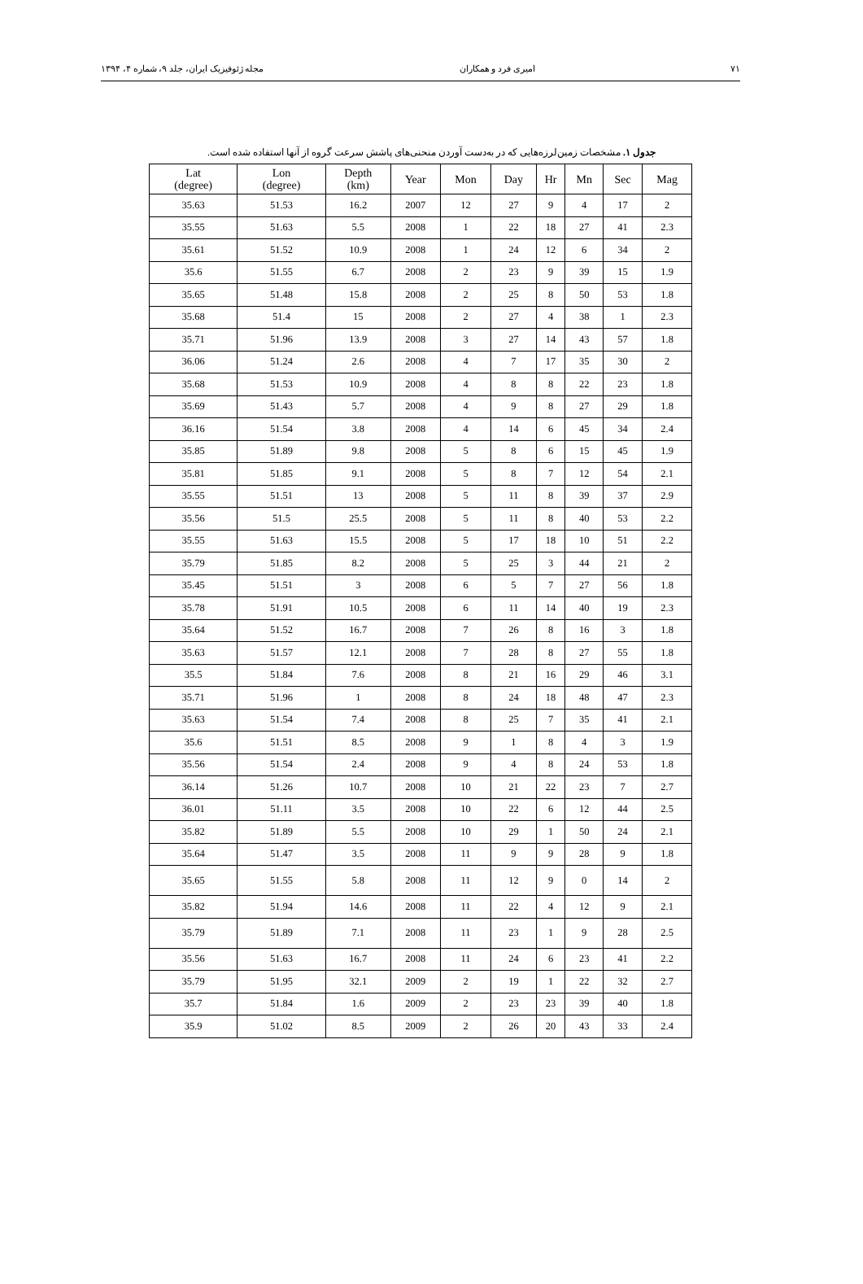مجله ژئوفیزیک ایران، جلد ۹، شماره ۴، ۱۳۹۴ امیری فرد و همکاران ۷۱
جدول ۱. مشخصات زمین‌لرزه‌هایی که در به‌دست آوردن منحنی‌های پاشش سرعت گروه از آنها استفاده شده است.
| Lat (degree) | Lon (degree) | Depth (km) | Year | Mon | Day | Hr | Mn | Sec | Mag |
| --- | --- | --- | --- | --- | --- | --- | --- | --- | --- |
| 35.63 | 51.53 | 16.2 | 2007 | 12 | 27 | 9 | 4 | 17 | 2 |
| 35.55 | 51.63 | 5.5 | 2008 | 1 | 22 | 18 | 27 | 41 | 2.3 |
| 35.61 | 51.52 | 10.9 | 2008 | 1 | 24 | 12 | 6 | 34 | 2 |
| 35.6 | 51.55 | 6.7 | 2008 | 2 | 23 | 9 | 39 | 15 | 1.9 |
| 35.65 | 51.48 | 15.8 | 2008 | 2 | 25 | 8 | 50 | 53 | 1.8 |
| 35.68 | 51.4 | 15 | 2008 | 2 | 27 | 4 | 38 | 1 | 2.3 |
| 35.71 | 51.96 | 13.9 | 2008 | 3 | 27 | 14 | 43 | 57 | 1.8 |
| 36.06 | 51.24 | 2.6 | 2008 | 4 | 7 | 17 | 35 | 30 | 2 |
| 35.68 | 51.53 | 10.9 | 2008 | 4 | 8 | 8 | 22 | 23 | 1.8 |
| 35.69 | 51.43 | 5.7 | 2008 | 4 | 9 | 8 | 27 | 29 | 1.8 |
| 36.16 | 51.54 | 3.8 | 2008 | 4 | 14 | 6 | 45 | 34 | 2.4 |
| 35.85 | 51.89 | 9.8 | 2008 | 5 | 8 | 6 | 15 | 45 | 1.9 |
| 35.81 | 51.85 | 9.1 | 2008 | 5 | 8 | 7 | 12 | 54 | 2.1 |
| 35.55 | 51.51 | 13 | 2008 | 5 | 11 | 8 | 39 | 37 | 2.9 |
| 35.56 | 51.5 | 25.5 | 2008 | 5 | 11 | 8 | 40 | 53 | 2.2 |
| 35.55 | 51.63 | 15.5 | 2008 | 5 | 17 | 18 | 10 | 51 | 2.2 |
| 35.79 | 51.85 | 8.2 | 2008 | 5 | 25 | 3 | 44 | 21 | 2 |
| 35.45 | 51.51 | 3 | 2008 | 6 | 5 | 7 | 27 | 56 | 1.8 |
| 35.78 | 51.91 | 10.5 | 2008 | 6 | 11 | 14 | 40 | 19 | 2.3 |
| 35.64 | 51.52 | 16.7 | 2008 | 7 | 26 | 8 | 16 | 3 | 1.8 |
| 35.63 | 51.57 | 12.1 | 2008 | 7 | 28 | 8 | 27 | 55 | 1.8 |
| 35.5 | 51.84 | 7.6 | 2008 | 8 | 21 | 16 | 29 | 46 | 3.1 |
| 35.71 | 51.96 | 1 | 2008 | 8 | 24 | 18 | 48 | 47 | 2.3 |
| 35.63 | 51.54 | 7.4 | 2008 | 8 | 25 | 7 | 35 | 41 | 2.1 |
| 35.6 | 51.51 | 8.5 | 2008 | 9 | 1 | 8 | 4 | 3 | 1.9 |
| 35.56 | 51.54 | 2.4 | 2008 | 9 | 4 | 8 | 24 | 53 | 1.8 |
| 36.14 | 51.26 | 10.7 | 2008 | 10 | 21 | 22 | 23 | 7 | 2.7 |
| 36.01 | 51.11 | 3.5 | 2008 | 10 | 22 | 6 | 12 | 44 | 2.5 |
| 35.82 | 51.89 | 5.5 | 2008 | 10 | 29 | 1 | 50 | 24 | 2.1 |
| 35.64 | 51.47 | 3.5 | 2008 | 11 | 9 | 9 | 28 | 9 | 1.8 |
| 35.65 | 51.55 | 5.8 | 2008 | 11 | 12 | 9 | 0 | 14 | 2 |
| 35.82 | 51.94 | 14.6 | 2008 | 11 | 22 | 4 | 12 | 9 | 2.1 |
| 35.79 | 51.89 | 7.1 | 2008 | 11 | 23 | 1 | 9 | 28 | 2.5 |
| 35.56 | 51.63 | 16.7 | 2008 | 11 | 24 | 6 | 23 | 41 | 2.2 |
| 35.79 | 51.95 | 32.1 | 2009 | 2 | 19 | 1 | 22 | 32 | 2.7 |
| 35.7 | 51.84 | 1.6 | 2009 | 2 | 23 | 23 | 39 | 40 | 1.8 |
| 35.9 | 51.02 | 8.5 | 2009 | 2 | 26 | 20 | 43 | 33 | 2.4 |